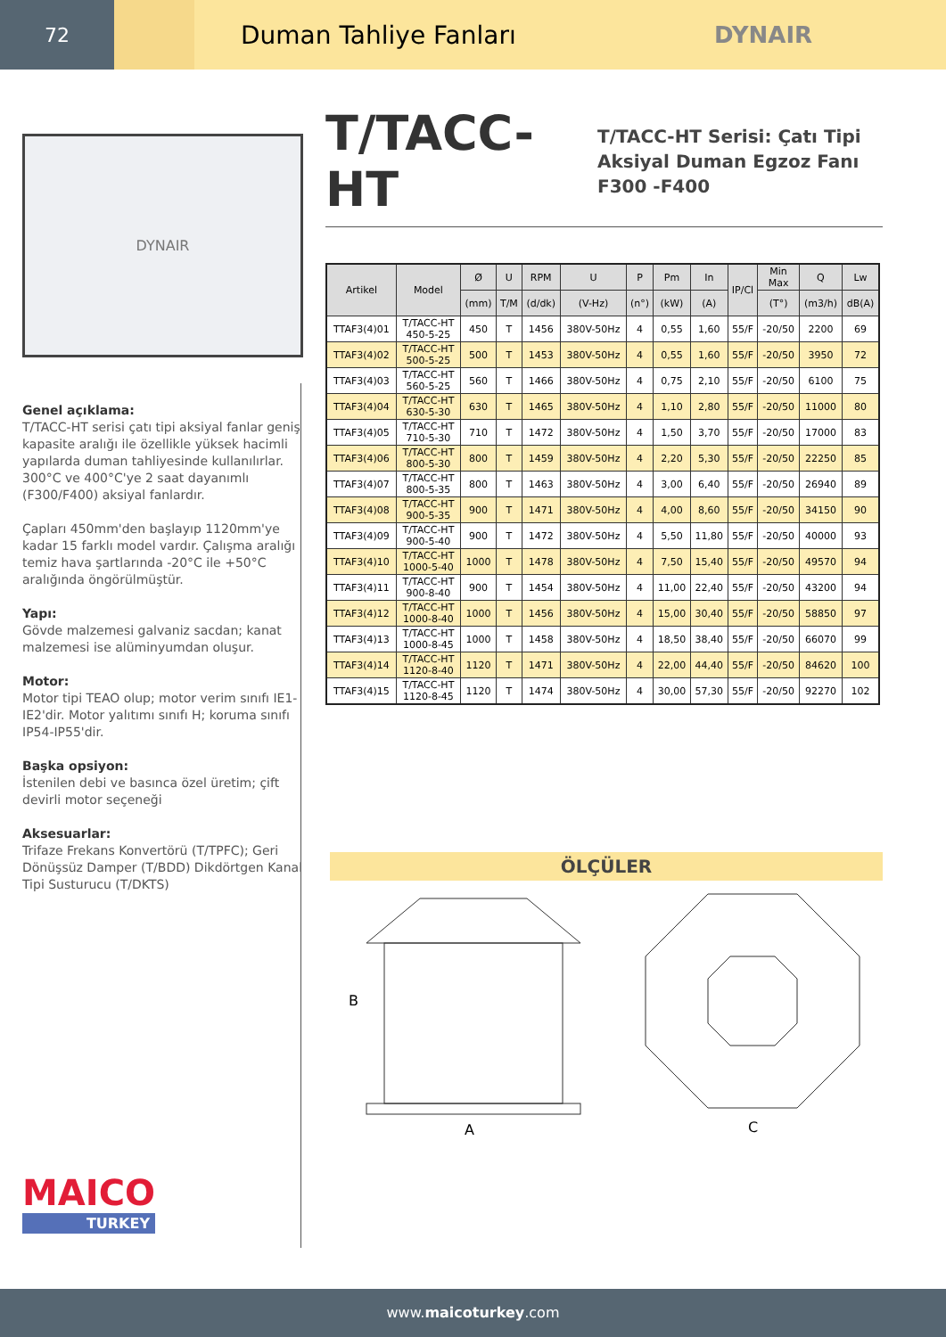72
Duman Tahliye Fanları DYNAIR
DYNAIR
Genel açıklama:
T/TACC-HT serisi çatı tipi aksiyal fanlar geniş kapasite aralığı ile özellikle yüksek hacimli yapılarda duman tahliyesinde kullanılırlar. 300°C ve 400°C'ye 2 saat dayanımlı (F300/F400) aksiyal fanlardır.
Çapları 450mm'den başlayıp 1120mm'ye kadar 15 farklı model vardır. Çalışma aralığı temiz hava şartlarında -20°C ile +50°C aralığında öngörülmüştür.
Yapı:
Gövde malzemesi galvaniz sacdan; kanat malzemesi ise alüminyumdan oluşur.
Motor:
Motor tipi TEAO olup; motor verim sınıfı IE1-IE2'dir. Motor yalıtımı sınıfı H; koruma sınıfı
IP54-IP55'dir.
Başka opsiyon:
İstenilen debi ve basınca özel üretim; çift devirli motor seçeneği
Aksesuarlar:
Trifaze Frekans Konvertörü (T/TPFC); Geri Dönüşsüz Damper (T/BDD) Dikdörtgen Kanal Tipi Susturucu (T/DKTS)
T/TACC-HT
T/TACC-HT Serisi: Çatı Tipi
Aksiyal Duman Egzoz Fanı
F300 -F400
| Artikel | Model | Ø | U | RPM | U | P | Pm | In | IP/Cl | Min Max | Q | Lw |
| --- | --- | --- | --- | --- | --- | --- | --- | --- | --- | --- | --- | --- |
| | | (mm) | T/M | (d/dk) | (V-Hz) | (n°) | (kW) | (A) | | (T°) | (m3/h) | dB(A) |
| TTAF3(4)01 | T/TACC-HT 450-5-25 | 450 | T | 1456 | 380V-50Hz | 4 | 0,55 | 1,60 | 55/F | -20/50 | 2200 | 69 |
| TTAF3(4)02 | T/TACC-HT 500-5-25 | 500 | T | 1453 | 380V-50Hz | 4 | 0,55 | 1,60 | 55/F | -20/50 | 3950 | 72 |
| TTAF3(4)03 | T/TACC-HT 560-5-25 | 560 | T | 1466 | 380V-50Hz | 4 | 0,75 | 2,10 | 55/F | -20/50 | 6100 | 75 |
| TTAF3(4)04 | T/TACC-HT 630-5-30 | 630 | T | 1465 | 380V-50Hz | 4 | 1,10 | 2,80 | 55/F | -20/50 | 11000 | 80 |
| TTAF3(4)05 | T/TACC-HT 710-5-30 | 710 | T | 1472 | 380V-50Hz | 4 | 1,50 | 3,70 | 55/F | -20/50 | 17000 | 83 |
| TTAF3(4)06 | T/TACC-HT 800-5-30 | 800 | T | 1459 | 380V-50Hz | 4 | 2,20 | 5,30 | 55/F | -20/50 | 22250 | 85 |
| TTAF3(4)07 | T/TACC-HT 800-5-35 | 800 | T | 1463 | 380V-50Hz | 4 | 3,00 | 6,40 | 55/F | -20/50 | 26940 | 89 |
| TTAF3(4)08 | T/TACC-HT 900-5-35 | 900 | T | 1471 | 380V-50Hz | 4 | 4,00 | 8,60 | 55/F | -20/50 | 34150 | 90 |
| TTAF3(4)09 | T/TACC-HT 900-5-40 | 900 | T | 1472 | 380V-50Hz | 4 | 5,50 | 11,80 | 55/F | -20/50 | 40000 | 93 |
| TTAF3(4)10 | T/TACC-HT 1000-5-40 | 1000 | T | 1478 | 380V-50Hz | 4 | 7,50 | 15,40 | 55/F | -20/50 | 49570 | 94 |
| TTAF3(4)11 | T/TACC-HT 900-8-40 | 900 | T | 1454 | 380V-50Hz | 4 | 11,00 | 22,40 | 55/F | -20/50 | 43200 | 94 |
| TTAF3(4)12 | T/TACC-HT 1000-8-40 | 1000 | T | 1456 | 380V-50Hz | 4 | 15,00 | 30,40 | 55/F | -20/50 | 58850 | 97 |
| TTAF3(4)13 | T/TACC-HT 1000-8-45 | 1000 | T | 1458 | 380V-50Hz | 4 | 18,50 | 38,40 | 55/F | -20/50 | 66070 | 99 |
| TTAF3(4)14 | T/TACC-HT 1120-8-40 | 1120 | T | 1471 | 380V-50Hz | 4 | 22,00 | 44,40 | 55/F | -20/50 | 84620 | 100 |
| TTAF3(4)15 | T/TACC-HT 1120-8-45 | 1120 | T | 1474 | 380V-50Hz | 4 | 30,00 | 57,30 | 55/F | -20/50 | 92270 | 102 |
ÖLÇÜLER
B
A
C
MAICO
TURKEY
www.maicoturkey.com